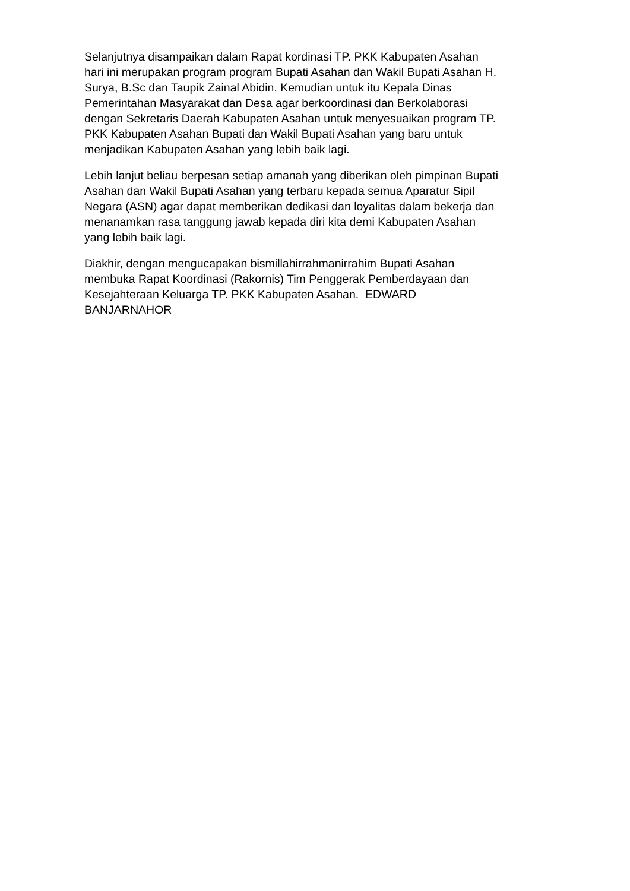Selanjutnya disampaikan dalam Rapat kordinasi TP. PKK Kabupaten Asahan
hari ini merupakan program program Bupati Asahan dan Wakil Bupati Asahan H.
Surya, B.Sc dan Taupik Zainal Abidin. Kemudian untuk itu Kepala Dinas
Pemerintahan Masyarakat dan Desa agar berkoordinasi dan Berkolaborasi
dengan Sekretaris Daerah Kabupaten Asahan untuk menyesuaikan program TP.
PKK Kabupaten Asahan Bupati dan Wakil Bupati Asahan yang baru untuk
menjadikan Kabupaten Asahan yang lebih baik lagi.
Lebih lanjut beliau berpesan setiap amanah yang diberikan oleh pimpinan Bupati
Asahan dan Wakil Bupati Asahan yang terbaru kepada semua Aparatur Sipil
Negara (ASN) agar dapat memberikan dedikasi dan loyalitas dalam bekerja dan
menanamkan rasa tanggung jawab kepada diri kita demi Kabupaten Asahan
yang lebih baik lagi.
Diakhir, dengan mengucapakan bismillahirrahmanirrahim Bupati Asahan
membuka Rapat Koordinasi (Rakornis) Tim Penggerak Pemberdayaan dan
Kesejahteraan Keluarga TP. PKK Kabupaten Asahan. EDWARD
BANJARNAHOR